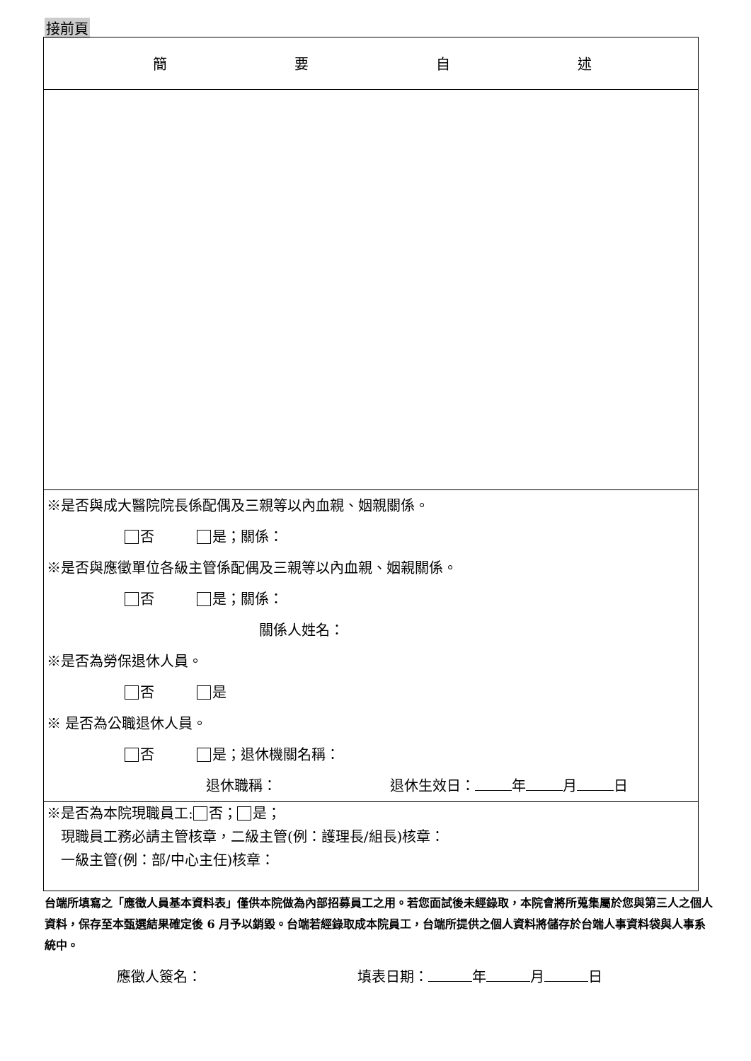接前頁
| 簡 要 自 述 |
| ※是否與成大醫院院長係配偶及三親等以內血親、姻親關係。 否 是；關係： ※是否與應徵單位各級主管係配偶及三親等以內血親、姻親關係。 否 是；關係： 關係人姓名： ※是否為勞保退休人員。 否 是 ※ 是否為公職退休人員。 否 是；退休機關名稱： 退休職稱： 退休生效日： 年 月 日 |
| ※是否為本院現職員工: 否； 是； 現職員工務必請主管核章，二級主管(例：護理長/組長)核章： 一級主管(例：部/中心主任)核章： |
台端所填寫之「應徵人員基本資料表」僅供本院做為內部招募員工之用。若您面試後未經錄取，本院會將所蒐集屬於您與第三人之個人資料，保存至本甄選結果確定後 6 月予以銷毀。台端若經錄取成本院員工，台端所提供之個人資料將儲存於台端人事資料袋與人事系統中。
應徵人簽名：　　　　　　　　　　　填表日期： 年 月 日